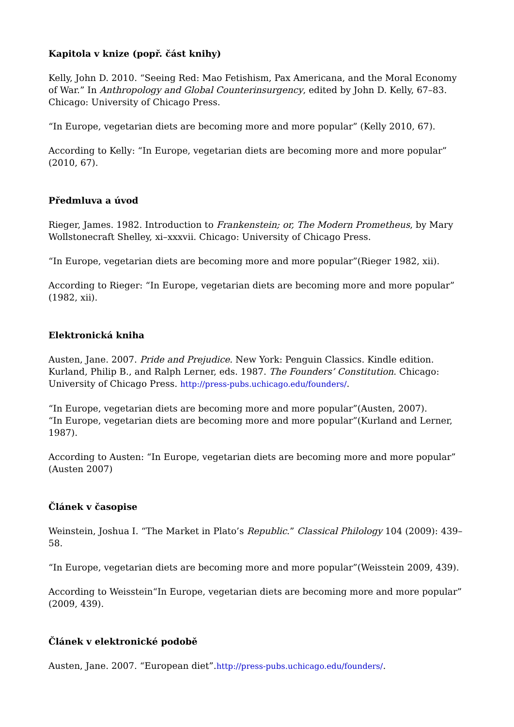Kapitola v knize (popř. část knihy)
Kelly, John D. 2010. “Seeing Red: Mao Fetishism, Pax Americana, and the Moral Economy of War.” In Anthropology and Global Counterinsurgency, edited by John D. Kelly, 67–83. Chicago: University of Chicago Press.
“In Europe, vegetarian diets are becoming more and more popular” (Kelly 2010, 67).
According to Kelly: “In Europe, vegetarian diets are becoming more and more popular” (2010, 67).
Předmluva a úvod
Rieger, James. 1982. Introduction to Frankenstein; or, The Modern Prometheus, by Mary Wollstonecraft Shelley, xi–xxxvii. Chicago: University of Chicago Press.
“In Europe, vegetarian diets are becoming more and more popular”(Rieger 1982, xii).
According to Rieger: “In Europe, vegetarian diets are becoming more and more popular” (1982, xii).
Elektronická kniha
Austen, Jane. 2007. Pride and Prejudice. New York: Penguin Classics. Kindle edition.
Kurland, Philip B., and Ralph Lerner, eds. 1987. The Founders’ Constitution. Chicago: University of Chicago Press. http://press-pubs.uchicago.edu/founders/.
“In Europe, vegetarian diets are becoming more and more popular”(Austen, 2007).
“In Europe, vegetarian diets are becoming more and more popular”(Kurland and Lerner, 1987).
According to Austen: “In Europe, vegetarian diets are becoming more and more popular” (Austen 2007)
Článek v časopise
Weinstein, Joshua I. “The Market in Plato’s Republic.” Classical Philology 104 (2009): 439–58.
“In Europe, vegetarian diets are becoming more and more popular”(Weisstein 2009, 439).
According to Weisstein“In Europe, vegetarian diets are becoming more and more popular” (2009, 439).
Článek v elektronické podobě
Austen, Jane. 2007. “European diet”.http://press-pubs.uchicago.edu/founders/.